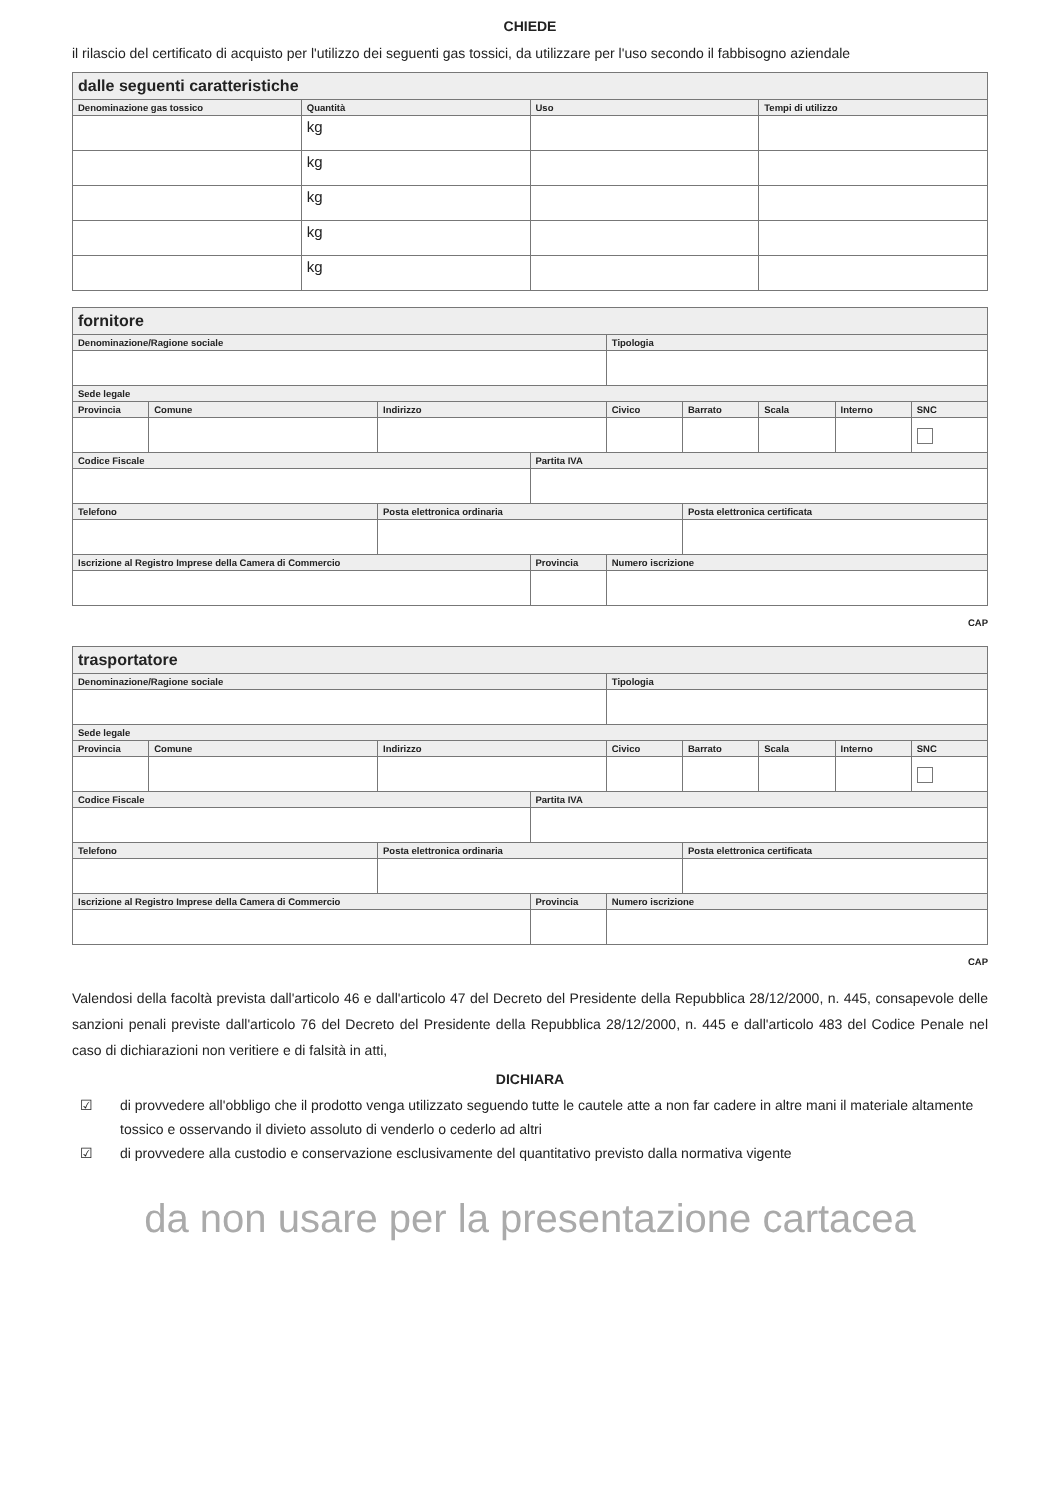CHIEDE
il rilascio del certificato di acquisto per l'utilizzo dei seguenti gas tossici, da utilizzare per l'uso secondo il fabbisogno aziendale
| dalle seguenti caratteristiche | | | |
| --- | --- | --- | --- |
| Denominazione gas tossico | Quantità | Uso | Tempi di utilizzo |
| | kg | | |
| | kg | | |
| | kg | | |
| | kg | | |
| | kg | | |
| fornitore | | | | | | | | |
| --- | --- | --- | --- | --- | --- | --- | --- | --- |
| Denominazione/Ragione sociale | | | | Tipologia | | | | |
| Sede legale | | | | | | | | |
| Provincia | Comune | Indirizzo | | Civico | Barrato | Scala | Interno | SNC |
| Codice Fiscale | | | Partita IVA | | | | | |
| Telefono | | Posta elettronica ordinaria | | | Posta elettronica certificata | | | |
| Iscrizione al Registro Imprese della Camera di Commercio | | | Provincia | Numero iscrizione | | | | |
CAP
| trasportatore | | | | | | | | |
| --- | --- | --- | --- | --- | --- | --- | --- | --- |
| Denominazione/Ragione sociale | | | | Tipologia | | | | |
| Sede legale | | | | | | | | |
| Provincia | Comune | Indirizzo | | Civico | Barrato | Scala | Interno | SNC |
| Codice Fiscale | | | Partita IVA | | | | | |
| Telefono | | Posta elettronica ordinaria | | | Posta elettronica certificata | | | |
| Iscrizione al Registro Imprese della Camera di Commercio | | | Provincia | Numero iscrizione | | | | |
CAP
Valendosi della facoltà prevista dall'articolo 46 e dall'articolo 47 del Decreto del Presidente della Repubblica 28/12/2000, n. 445, consapevole delle sanzioni penali previste dall'articolo 76 del Decreto del Presidente della Repubblica 28/12/2000, n. 445 e dall'articolo 483 del Codice Penale nel caso di dichiarazioni non veritiere e di falsità in atti,
DICHIARA
☑ di provvedere all'obbligo che il prodotto venga utilizzato seguendo tutte le cautele atte a non far cadere in altre mani il materiale altamente tossico e osservando il divieto assoluto di venderlo o cederlo ad altri
☑ di provvedere alla custodio e conservazione esclusivamente del quantitativo previsto dalla normativa vigente
da non usare per la presentazione cartacea